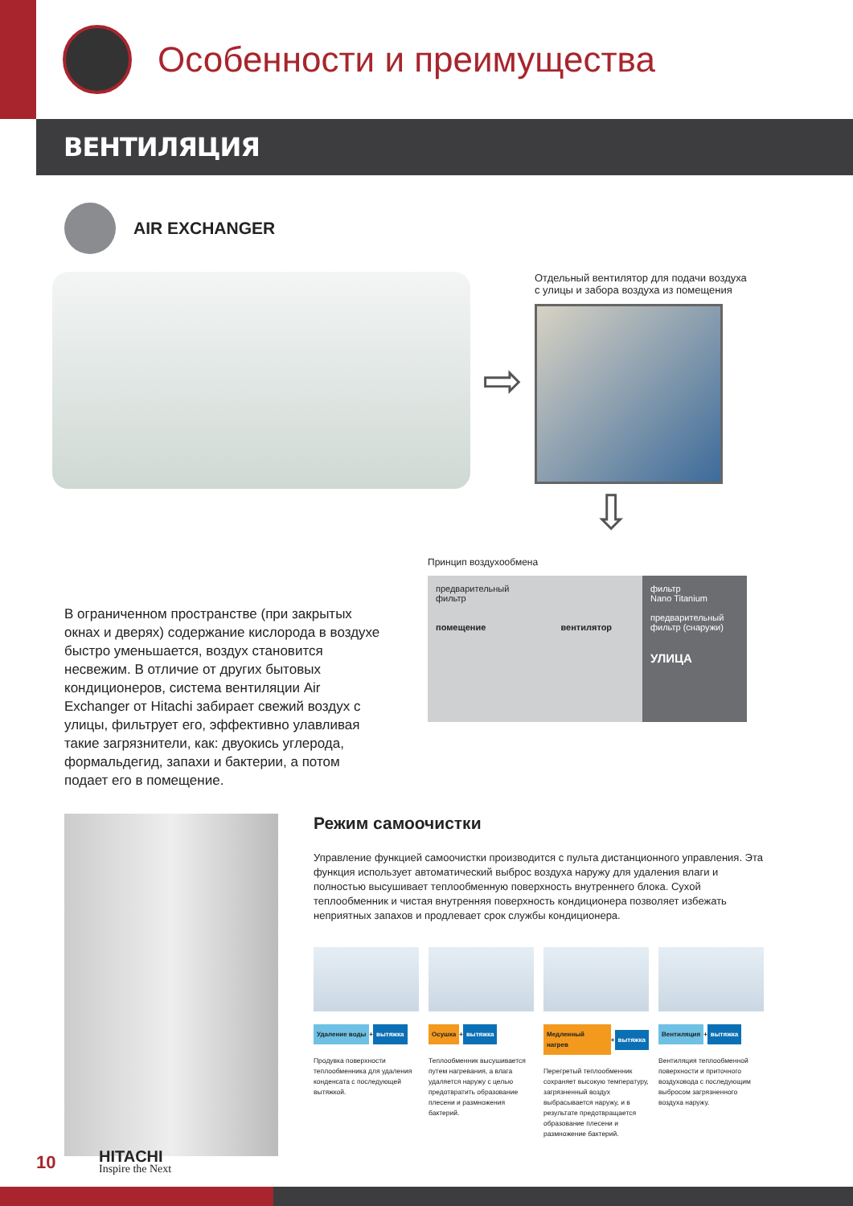Особенности и преимущества
ВЕНТИЛЯЦИЯ
AIR EXCHANGER
⇨
Отдельный вентилятор для подачи воздуха с улицы и забора воздуха из помещения
⇩
В ограниченном пространстве (при закрытых окнах и дверях) содержание кислорода в воздухе быстро уменьшается, воздух становится несвежим. В отличие от других бытовых кондиционеров, система вентиляции Air Exchanger от Hitachi забирает свежий воздух с улицы, фильтрует его, эффективно улавливая такие загрязнители, как: двуокись углерода, формальдегид, запахи и бактерии, а потом подает его в помещение.
Принцип воздухообмена
предварительный
фильтр
помещение вентилятор
фильтр
Nano Titanium
предварительный фильтр (снаружи)
УЛИЦА
Режим самоочистки
Управление функцией самоочистки производится с пульта дистанционного управления. Эта функция использует автоматический выброс воздуха наружу для удаления влаги и полностью высушивает теплообменную поверхность внутреннего блока. Сухой теплообменник и чистая внутренняя поверхность кондиционера позволяет избежать неприятных запахов и продлевает срок службы кондиционера.
Удаление воды + вытяжка
Продувка поверхности теплообменника для удаления конденсата с последующей вытяжкой.
Осушка + вытяжка
Теплообменник высушивается путем нагревания, а влага удаляется наружу с целью предотвратить образование плесени и размножения бактерий.
Медленный нагрев + вытяжка
Перегретый теплообменник сохраняет высокую температуру, загрязненный воздух выбрасывается наружу, и в результате предотвращается образование плесени и размножение бактерий.
Вентиляция + вытяжка
Вентиляция теплообменной поверхности и приточного воздуховода с последующим выбросом загрязненного воздуха наружу.
10
HITACHI
Inspire the Next